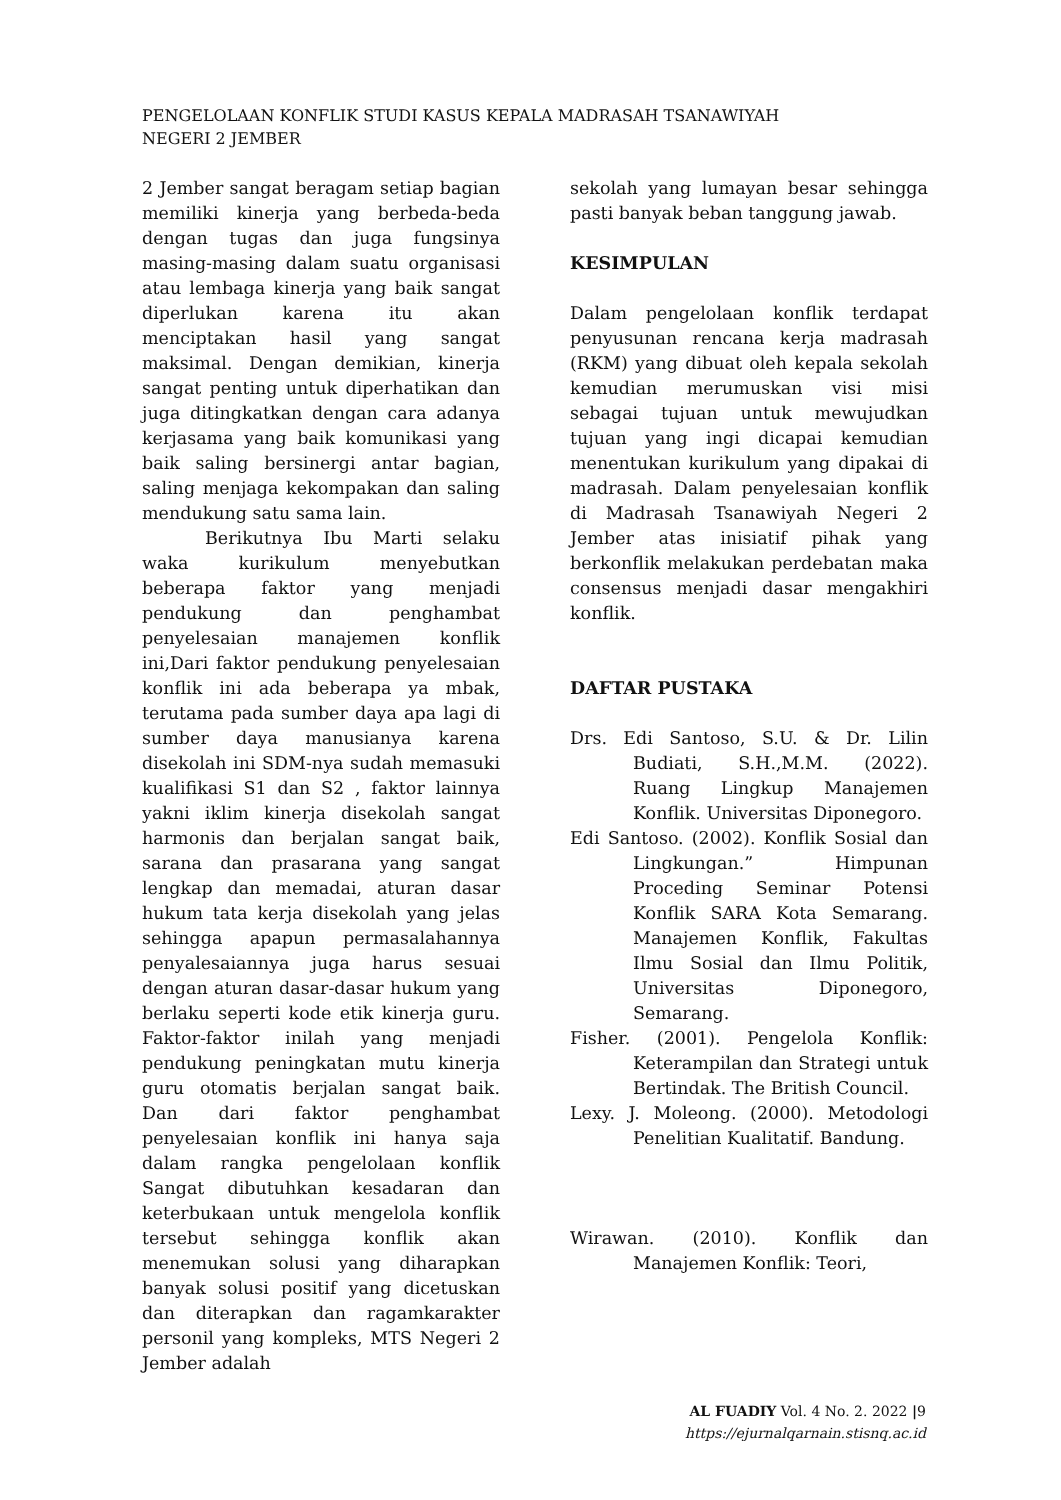PENGELOLAAN KONFLIK STUDI KASUS KEPALA MADRASAH TSANAWIYAH
NEGERI 2 JEMBER
2 Jember sangat beragam setiap bagian memiliki kinerja yang berbeda-beda dengan tugas dan juga fungsinya masing-masing dalam suatu organisasi atau lembaga kinerja yang baik sangat diperlukan karena itu akan menciptakan hasil yang sangat maksimal. Dengan demikian, kinerja sangat penting untuk diperhatikan dan juga ditingkatkan dengan cara adanya kerjasama yang baik komunikasi yang baik saling bersinergi antar bagian, saling menjaga kekompakan dan saling mendukung satu sama lain.
Berikutnya Ibu Marti selaku waka kurikulum menyebutkan beberapa faktor yang menjadi pendukung dan penghambat penyelesaian manajemen konflik ini,Dari faktor pendukung penyelesaian konflik ini ada beberapa ya mbak, terutama pada sumber daya apa lagi di sumber daya manusianya karena disekolah ini SDM-nya sudah memasuki kualifikasi S1 dan S2 , faktor lainnya yakni iklim kinerja disekolah sangat harmonis dan berjalan sangat baik, sarana dan prasarana yang sangat lengkap dan memadai, aturan dasar hukum tata kerja disekolah yang jelas sehingga apapun permasalahannya penyalesaiannya juga harus sesuai dengan aturan dasar-dasar hukum yang berlaku seperti kode etik kinerja guru. Faktor-faktor inilah yang menjadi pendukung peningkatan mutu kinerja guru otomatis berjalan sangat baik. Dan dari faktor penghambat penyelesaian konflik ini hanya saja dalam rangka pengelolaan konflik Sangat dibutuhkan kesadaran dan keterbukaan untuk mengelola konflik tersebut sehingga konflik akan menemukan solusi yang diharapkan banyak solusi positif yang dicetuskan dan diterapkan dan ragamkarakter personil yang kompleks, MTS Negeri 2 Jember adalah
sekolah yang lumayan besar sehingga pasti banyak beban tanggung jawab.
KESIMPULAN
Dalam pengelolaan konflik terdapat penyusunan rencana kerja madrasah (RKM) yang dibuat oleh kepala sekolah kemudian merumuskan visi misi sebagai tujuan untuk mewujudkan tujuan yang ingi dicapai kemudian menentukan kurikulum yang dipakai di madrasah. Dalam penyelesaian konflik di Madrasah Tsanawiyah Negeri 2 Jember atas inisiatif pihak yang berkonflik melakukan perdebatan maka consensus menjadi dasar mengakhiri konflik.
DAFTAR PUSTAKA
Drs. Edi Santoso, S.U. & Dr. Lilin Budiati, S.H.,M.M. (2022). Ruang Lingkup Manajemen Konflik. Universitas Diponegoro.
Edi Santoso. (2002). Konflik Sosial dan Lingkungan.” Himpunan Proceding Seminar Potensi Konflik SARA Kota Semarang. Manajemen Konflik, Fakultas Ilmu Sosial dan Ilmu Politik, Universitas Diponegoro, Semarang.
Fisher. (2001). Pengelola Konflik: Keterampilan dan Strategi untuk Bertindak. The British Council.
Lexy. J. Moleong. (2000). Metodologi Penelitian Kualitatif. Bandung.
Wirawan. (2010). Konflik dan Manajemen Konflik: Teori,
AL FUADIY Vol. 4 No. 2. 2022 |9
https://ejurnalqarnain.stisnq.ac.id